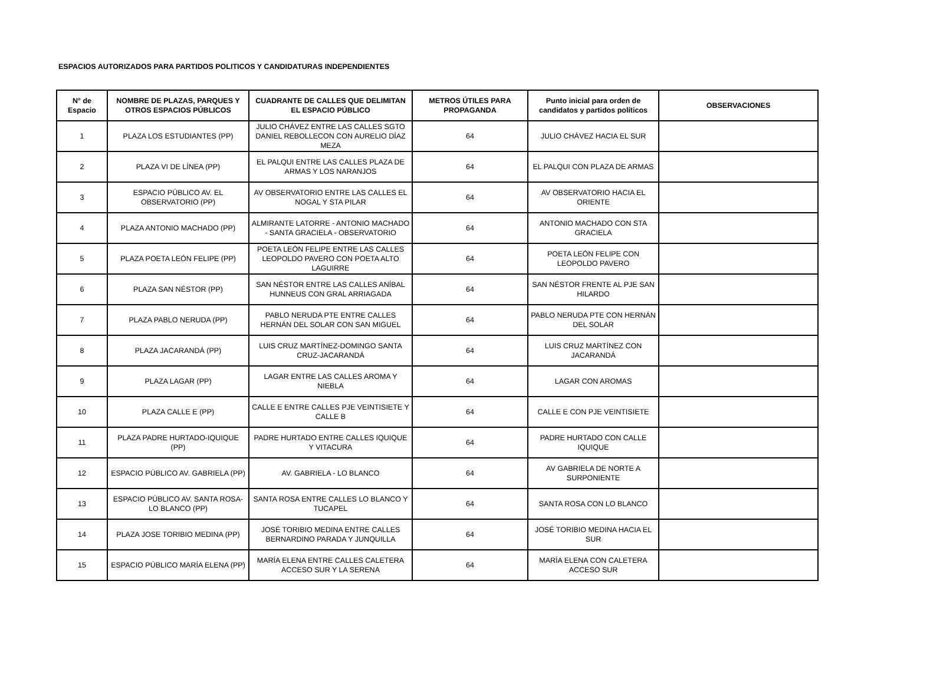ESPACIOS AUTORIZADOS PARA PARTIDOS POLITICOS Y CANDIDATURAS INDEPENDIENTES
| N° de Espacio | NOMBRE DE PLAZAS, PARQUES Y OTROS ESPACIOS PÚBLICOS | CUADRANTE DE CALLES QUE DELIMITAN EL ESPACIO PÚBLICO | METROS ÚTILES PARA PROPAGANDA | Punto inicial para orden de candidatos y partidos políticos | OBSERVACIONES |
| --- | --- | --- | --- | --- | --- |
| 1 | PLAZA LOS ESTUDIANTES (PP) | JULIO CHÁVEZ ENTRE LAS CALLES SGTO DANIEL REBOLLECON CON AURELIO DÍAZ MEZA | 64 | JULIO CHÁVEZ HACIA EL SUR | |
| 2 | PLAZA VI DE LÍNEA (PP) | EL PALQUI ENTRE LAS CALLES PLAZA DE ARMAS Y LOS NARANJOS | 64 | EL PALQUI CON PLAZA DE ARMAS | |
| 3 | ESPACIO PÚBLICO AV. EL OBSERVATORIO (PP) | AV OBSERVATORIO ENTRE LAS CALLES EL NOGAL Y STA PILAR | 64 | AV OBSERVATORIO HACIA EL ORIENTE | |
| 4 | PLAZA ANTONIO MACHADO (PP) | ALMIRANTE LATORRE - ANTONIO MACHADO - SANTA GRACIELA - OBSERVATORIO | 64 | ANTONIO MACHADO CON STA GRACIELA | |
| 5 | PLAZA POETA LEÓN FELIPE (PP) | POETA LEÓN FELIPE ENTRE LAS CALLES LEOPOLDO PAVERO CON POETA ALTO LAGUIRRE | 64 | POETA LEÓN FELIPE CON LEOPOLDO PAVERO | |
| 6 | PLAZA SAN NÉSTOR (PP) | SAN NÉSTOR ENTRE LAS CALLES ANÍBAL HUNNEUS CON GRAL ARRIAGADA | 64 | SAN NÉSTOR FRENTE AL PJE SAN HILARDO | |
| 7 | PLAZA PABLO NERUDA (PP) | PABLO NERUDA PTE ENTRE CALLES HERNÁN DEL SOLAR CON SAN MIGUEL | 64 | PABLO NERUDA PTE CON HERNÁN DEL SOLAR | |
| 8 | PLAZA JACARANDÁ (PP) | LUIS CRUZ MARTÍNEZ-DOMINGO SANTA CRUZ-JACARANDÁ | 64 | LUIS CRUZ MARTÍNEZ CON JACARANDÁ | |
| 9 | PLAZA LAGAR (PP) | LAGAR ENTRE LAS CALLES AROMA Y NIEBLA | 64 | LAGAR CON AROMAS | |
| 10 | PLAZA CALLE E (PP) | CALLE E ENTRE CALLES PJE VEINTISIETE Y CALLE B | 64 | CALLE E CON PJE VEINTISIETE | |
| 11 | PLAZA PADRE HURTADO-IQUIQUE (PP) | PADRE HURTADO ENTRE CALLES IQUIQUE Y VITACURA | 64 | PADRE HURTADO CON CALLE IQUIQUE | |
| 12 | ESPACIO PÚBLICO AV. GABRIELA (PP) | AV. GABRIELA - LO BLANCO | 64 | AV GABRIELA DE NORTE A SURPONIENTE | |
| 13 | ESPACIO PÚBLICO AV. SANTA ROSA-LO BLANCO (PP) | SANTA ROSA ENTRE CALLES LO BLANCO Y TUCAPEL | 64 | SANTA ROSA CON LO BLANCO | |
| 14 | PLAZA JOSE TORIBIO MEDINA (PP) | JOSÉ TORIBIO MEDINA ENTRE CALLES BERNARDINO PARADA Y JUNQUILLA | 64 | JOSÉ TORIBIO MEDINA HACIA EL SUR | |
| 15 | ESPACIO PÚBLICO MARÍA ELENA (PP) | MARÍA ELENA ENTRE CALLES CALETERA ACCESO SUR Y LA SERENA | 64 | MARÍA ELENA CON CALETERA ACCESO SUR | |